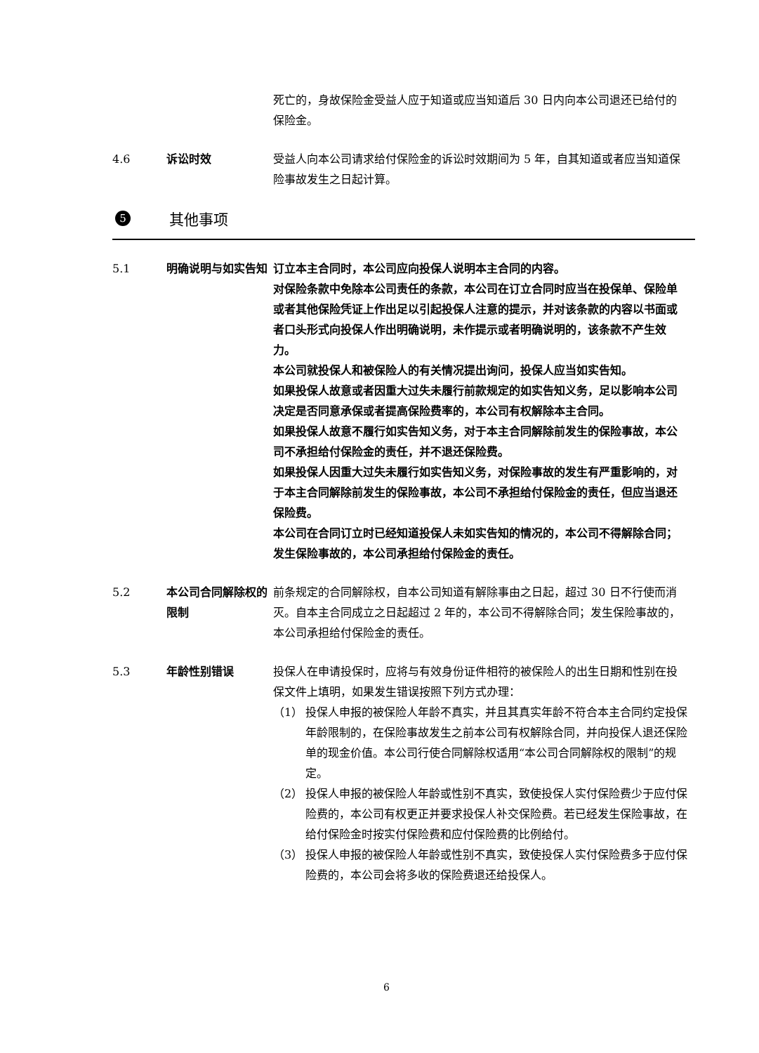死亡的，身故保险金受益人应于知道或应当知道后 30 日内向本公司退还已给付的保险金。
4.6 诉讼时效 受益人向本公司请求给付保险金的诉讼时效期间为 5 年，自其知道或者应当知道保险事故发生之日起计算。
5 其他事项
5.1 明确说明与如实告知 订立本主合同时，本公司应向投保人说明本主合同的内容。
对保险条款中免除本公司责任的条款，本公司在订立合同时应当在投保单、保险单或者其他保险凭证上作出足以引起投保人注意的提示，并对该条款的内容以书面或者口头形式向投保人作出明确说明，未作提示或者明确说明的，该条款不产生效力。
本公司就投保人和被保险人的有关情况提出询问，投保人应当如实告知。
如果投保人故意或者因重大过失未履行前款规定的如实告知义务，足以影响本公司决定是否同意承保或者提高保险费率的，本公司有权解除本主合同。
如果投保人故意不履行如实告知义务，对于本主合同解除前发生的保险事故，本公司不承担给付保险金的责任，并不退还保险费。
如果投保人因重大过失未履行如实告知义务，对保险事故的发生有严重影响的，对于本主合同解除前发生的保险事故，本公司不承担给付保险金的责任，但应当退还保险费。
本公司在合同订立时已经知道投保人未如实告知的情况的，本公司不得解除合同；发生保险事故的，本公司承担给付保险金的责任。
5.2 本公司合同解除权的限制
前条规定的合同解除权，自本公司知道有解除事由之日起，超过 30 日不行使而消灭。自本主合同成立之日起超过 2 年的，本公司不得解除合同；发生保险事故的，本公司承担给付保险金的责任。
5.3 年龄性别错误 投保人在申请投保时，应将与有效身份证件相符的被保险人的出生日期和性别在投保文件上填明，如果发生错误按照下列方式办理：
（1） 投保人申报的被保险人年龄不真实，并且其真实年龄不符合本主合同约定投保年龄限制的，在保险事故发生之前本公司有权解除合同，并向投保人退还保险单的现金价值。本公司行使合同解除权适用“本公司合同解除权的限制”的规定。
（2） 投保人申报的被保险人年龄或性别不真实，致使投保人实付保险费少于应付保险费的，本公司有权更正并要求投保人补交保险费。若已经发生保险事故，在给付保险金时按实付保险费和应付保险费的比例给付。
（3） 投保人申报的被保险人年龄或性别不真实，致使投保人实付保险费多于应付保险费的，本公司会将多收的保险费退还给投保人。
6